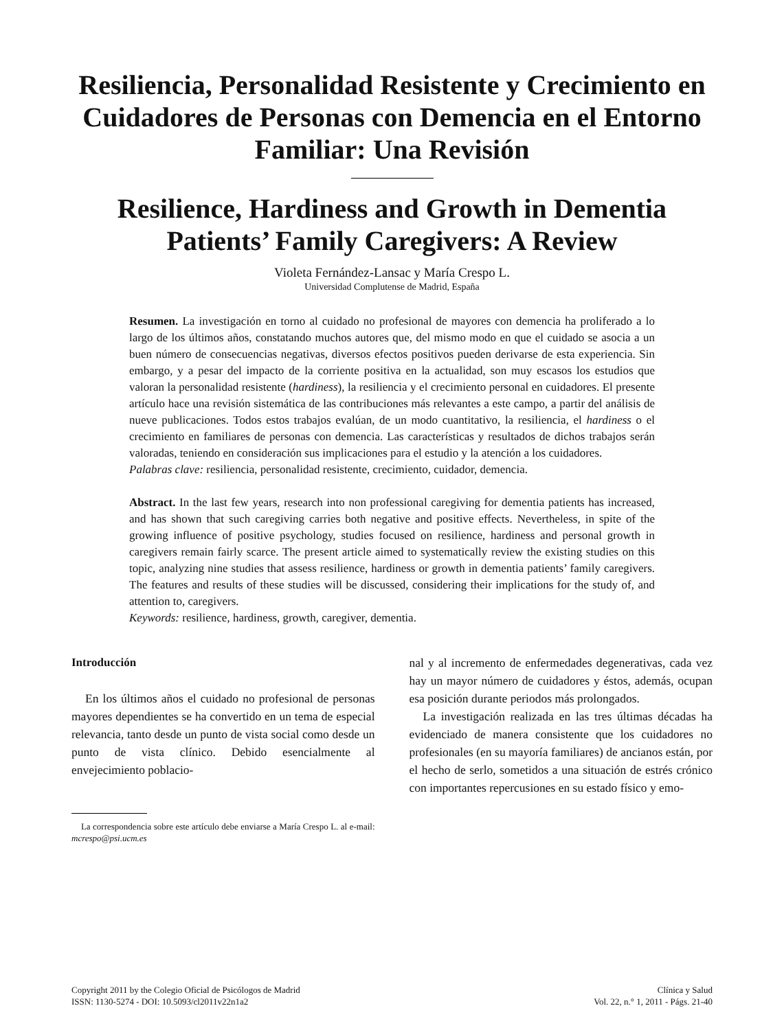Resiliencia, Personalidad Resistente y Crecimiento en Cuidadores de Personas con Demencia en el Entorno Familiar: Una Revisión
Resilience, Hardiness and Growth in Dementia Patients’ Family Caregivers: A Review
Violeta Fernández-Lansac y María Crespo L.
Universidad Complutense de Madrid, España
Resumen. La investigación en torno al cuidado no profesional de mayores con demencia ha proliferado a lo largo de los últimos años, constatando muchos autores que, del mismo modo en que el cuidado se asocia a un buen número de consecuencias negativas, diversos efectos positivos pueden derivarse de esta experiencia. Sin embargo, y a pesar del impacto de la corriente positiva en la actualidad, son muy escasos los estudios que valoran la personalidad resistente (hardiness), la resiliencia y el crecimiento personal en cuidadores. El presente artículo hace una revisión sistemática de las contribuciones más relevantes a este campo, a partir del análisis de nueve publicaciones. Todos estos trabajos evalúan, de un modo cuantitativo, la resiliencia, el hardiness o el crecimiento en familiares de personas con demencia. Las características y resultados de dichos trabajos serán valoradas, teniendo en consideración sus implicaciones para el estudio y la atención a los cuidadores.
Palabras clave: resiliencia, personalidad resistente, crecimiento, cuidador, demencia.
Abstract. In the last few years, research into non professional caregiving for dementia patients has increased, and has shown that such caregiving carries both negative and positive effects. Nevertheless, in spite of the growing influence of positive psychology, studies focused on resilience, hardiness and personal growth in caregivers remain fairly scarce. The present article aimed to systematically review the existing studies on this topic, analyzing nine studies that assess resilience, hardiness or growth in dementia patients’ family caregivers. The features and results of these studies will be discussed, considering their implications for the study of, and attention to, caregivers.
Keywords: resilience, hardiness, growth, caregiver, dementia.
Introducción
En los últimos años el cuidado no profesional de personas mayores dependientes se ha convertido en un tema de especial relevancia, tanto desde un punto de vista social como desde un punto de vista clínico. Debido esencialmente al envejecimiento poblacio-
La correspondencia sobre este artículo debe enviarse a María Crespo L. al e-mail: mcrespo@psi.ucm.es
nal y al incremento de enfermedades degenerativas, cada vez hay un mayor número de cuidadores y éstos, además, ocupan esa posición durante periodos más prolongados.
La investigación realizada en las tres últimas décadas ha evidenciado de manera consistente que los cuidadores no profesionales (en su mayoría familiares) de ancianos están, por el hecho de serlo, sometidos a una situación de estrés crónico con importantes repercusiones en su estado físico y emo-
Copyright 2011 by the Colegio Oficial de Psicólogos de Madrid
ISSN: 1130-5274 - DOI: 10.5093/cl2011v22n1a2
Clínica y Salud
Vol. 22, n.° 1, 2011 - Págs. 21-40